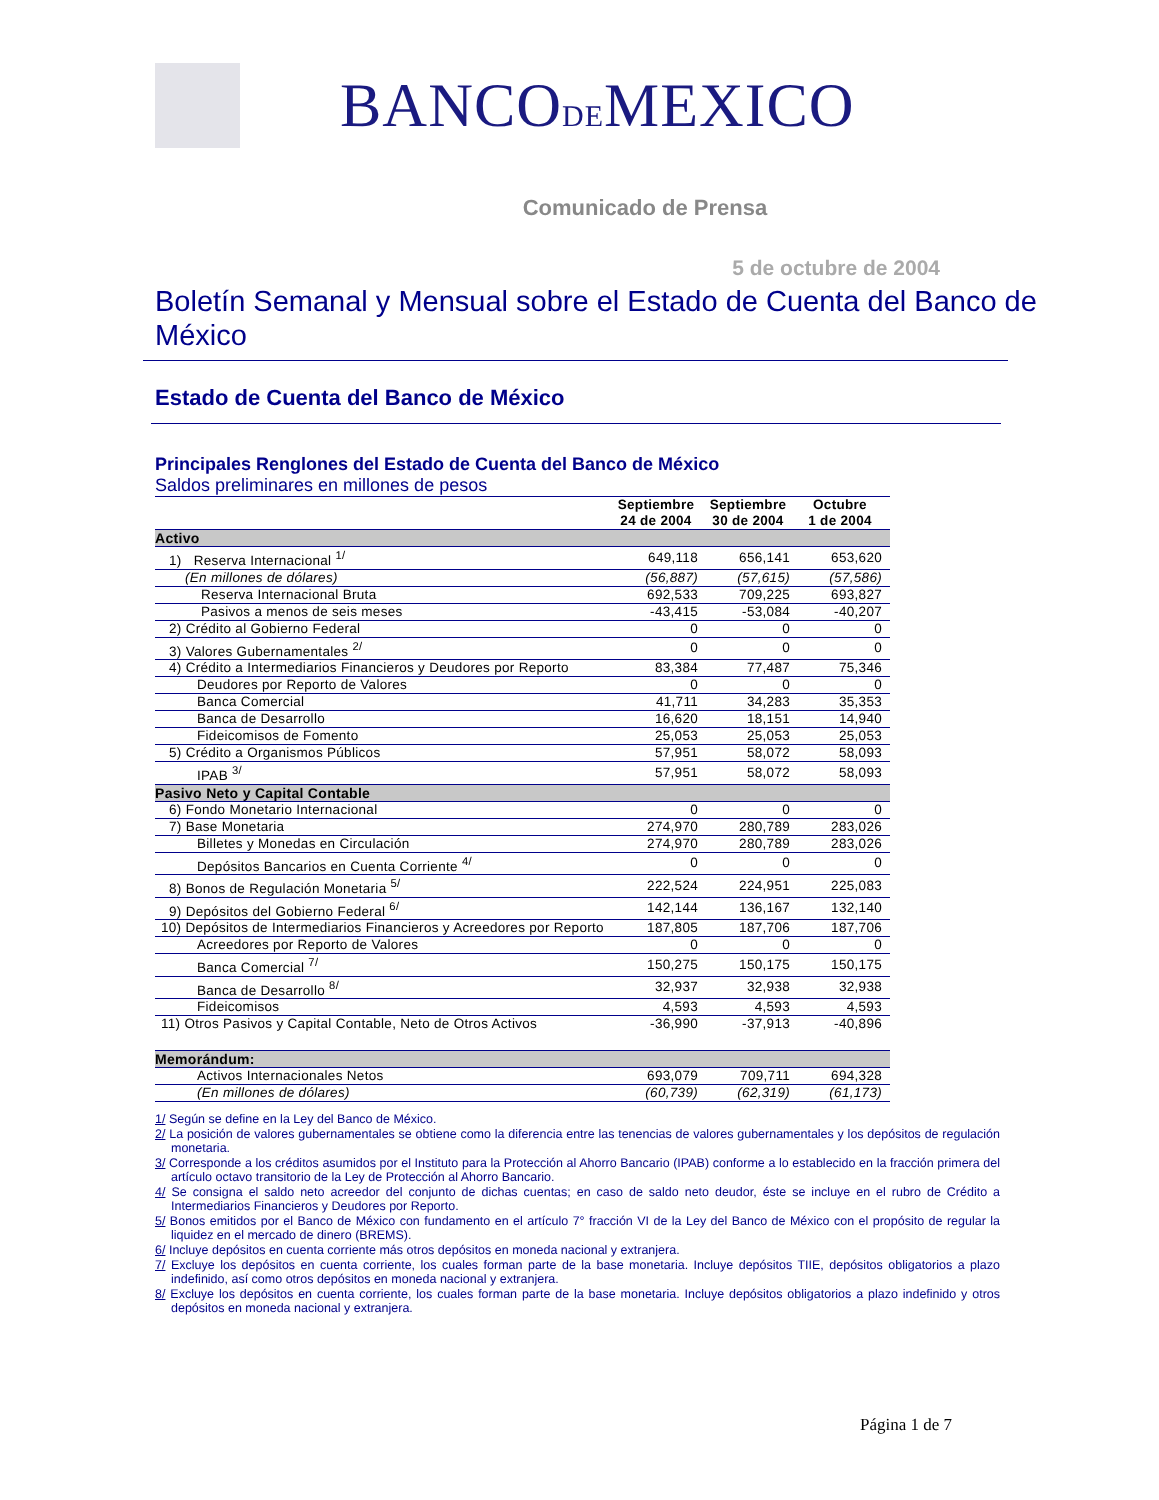BANCODEMEXICO
Comunicado de Prensa
5 de octubre de 2004
Boletín Semanal y Mensual sobre el Estado de Cuenta del Banco de México
Estado de Cuenta del Banco de México
Principales Renglones del Estado de Cuenta del Banco de México
Saldos preliminares en millones de pesos
| | Septiembre 24 de 2004 | Septiembre 30 de 2004 | Octubre 1 de 2004 |
| --- | --- | --- | --- |
| Activo | | | |
| 1) Reserva Internacional <sup>1/</sup> | 649,118 | 656,141 | 653,620 |
| (En millones de dólares) | (56,887) | (57,615) | (57,586) |
| Reserva Internacional Bruta | 692,533 | 709,225 | 693,827 |
| Pasivos a menos de seis meses | -43,415 | -53,084 | -40,207 |
| 2) Crédito al Gobierno Federal | 0 | 0 | 0 |
| 3) Valores Gubernamentales <sup>2/</sup> | 0 | 0 | 0 |
| 4) Crédito a Intermediarios Financieros y Deudores por Reporto | 83,384 | 77,487 | 75,346 |
| Deudores por Reporto de Valores | 0 | 0 | 0 |
| Banca Comercial | 41,711 | 34,283 | 35,353 |
| Banca de Desarrollo | 16,620 | 18,151 | 14,940 |
| Fideicomisos de Fomento | 25,053 | 25,053 | 25,053 |
| 5) Crédito a Organismos Públicos | 57,951 | 58,072 | 58,093 |
| IPAB <sup>3/</sup> | 57,951 | 58,072 | 58,093 |
| Pasivo Neto y Capital Contable | | | |
| 6) Fondo Monetario Internacional | 0 | 0 | 0 |
| 7) Base Monetaria | 274,970 | 280,789 | 283,026 |
| Billetes y Monedas en Circulación | 274,970 | 280,789 | 283,026 |
| Depósitos Bancarios en Cuenta Corriente <sup>4/</sup> | 0 | 0 | 0 |
| 8) Bonos de Regulación Monetaria <sup>5/</sup> | 222,524 | 224,951 | 225,083 |
| 9) Depósitos del Gobierno Federal <sup>6/</sup> | 142,144 | 136,167 | 132,140 |
| 10) Depósitos de Intermediarios Financieros y Acreedores por Reporto | 187,805 | 187,706 | 187,706 |
| Acreedores por Reporto de Valores | 0 | 0 | 0 |
| Banca Comercial <sup>7/</sup> | 150,275 | 150,175 | 150,175 |
| Banca de Desarrollo <sup>8/</sup> | 32,937 | 32,938 | 32,938 |
| Fideicomisos | 4,593 | 4,593 | 4,593 |
| 11) Otros Pasivos y Capital Contable, Neto de Otros Activos | -36,990 | -37,913 | -40,896 |
| Memorándum: | | | |
| Activos Internacionales Netos | 693,079 | 709,711 | 694,328 |
| (En millones de dólares) | (60,739) | (62,319) | (61,173) |
1/ Según se define en la Ley del Banco de México.
2/ La posición de valores gubernamentales se obtiene como la diferencia entre las tenencias de valores gubernamentales y los depósitos de regulación monetaria.
3/ Corresponde a los créditos asumidos por el Instituto para la Protección al Ahorro Bancario (IPAB) conforme a lo establecido en la fracción primera del artículo octavo transitorio de la Ley de Protección al Ahorro Bancario.
4/ Se consigna el saldo neto acreedor del conjunto de dichas cuentas; en caso de saldo neto deudor, éste se incluye en el rubro de Crédito a Intermediarios Financieros y Deudores por Reporto.
5/ Bonos emitidos por el Banco de México con fundamento en el artículo 7° fracción VI de la Ley del Banco de México con el propósito de regular la liquidez en el mercado de dinero (BREMS).
6/ Incluye depósitos en cuenta corriente más otros depósitos en moneda nacional y extranjera.
7/ Excluye los depósitos en cuenta corriente, los cuales forman parte de la base monetaria. Incluye depósitos TIIE, depósitos obligatorios a plazo indefinido, así como otros depósitos en moneda nacional y extranjera.
8/ Excluye los depósitos en cuenta corriente, los cuales forman parte de la base monetaria. Incluye depósitos obligatorios a plazo indefinido y otros depósitos en moneda nacional y extranjera.
Página 1 de 7